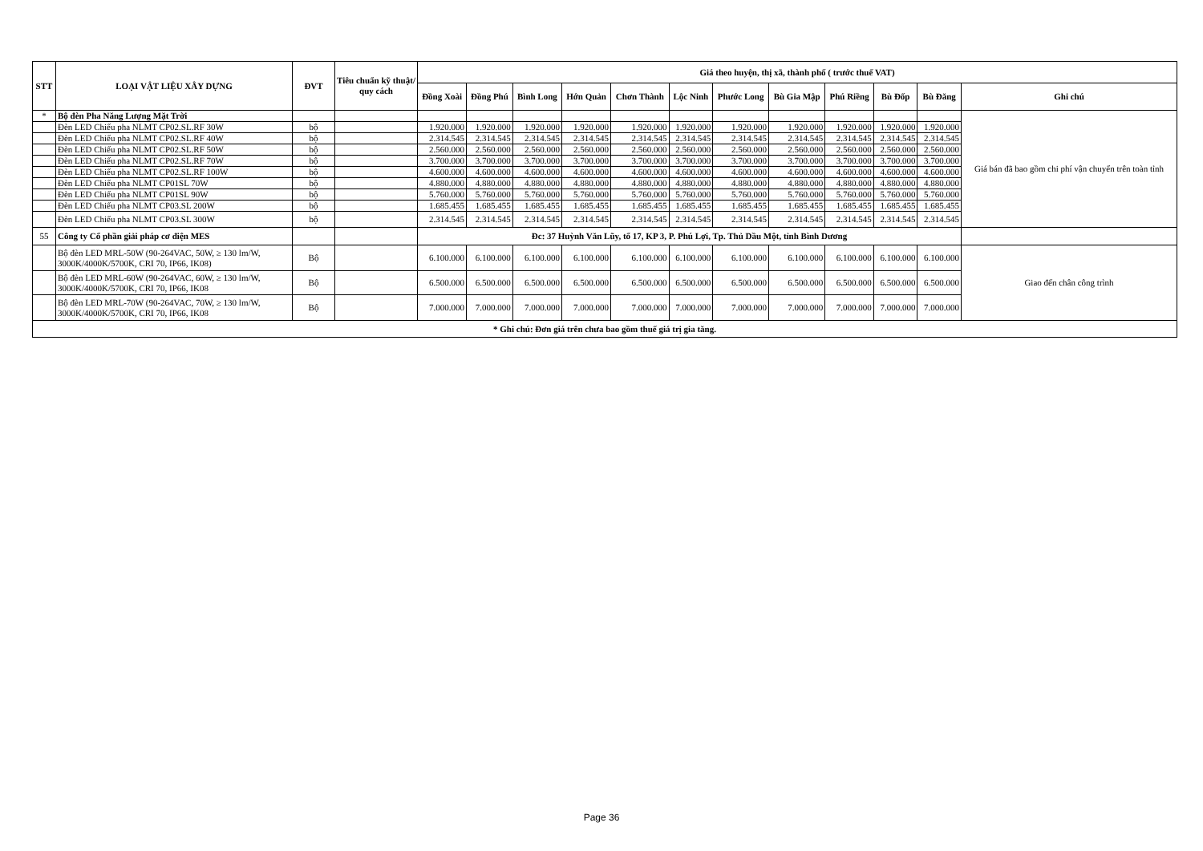| STT | LOẠI VẬT LIỆU XÂY DỰNG | ĐVT | Tiêu chuẩn kỹ thuật/ quy cách | Giá theo huyện, thị xã, thành phố ( trước thuế VAT) | | | | | | | | | | | |
| --- | --- | --- | --- | --- | --- | --- | --- | --- | --- | --- | --- | --- | --- | --- | --- |
| | | | | Đồng Xoài | Đồng Phú | Bình Long | Hớn Quản | Chơn Thành | Lộc Ninh | Phước Long | Bù Gia Mập | Phú Riềng | Bù Đốp | Bù Đăng | Ghi chú |
| * | Bộ đèn Pha Năng Lượng Mặt Trời | | | | | | | | | | | | | | Giá bán đã bao gồm chi phí vận chuyển trên toàn tỉnh |
| | Đèn LED Chiếu pha NLMT CP02.SL.RF 30W | bộ | | 1.920.000 | 1.920.000 | 1.920.000 | 1.920.000 | 1.920.000 | 1.920.000 | 1.920.000 | 1.920.000 | 1.920.000 | 1.920.000 | 1.920.000 | |
| | Đèn LED Chiếu pha NLMT CP02.SL.RF 40W | bộ | | 2.314.545 | 2.314.545 | 2.314.545 | 2.314.545 | 2.314.545 | 2.314.545 | 2.314.545 | 2.314.545 | 2.314.545 | 2.314.545 | 2.314.545 | |
| | Đèn LED Chiếu pha NLMT CP02.SL.RF 50W | bộ | | 2.560.000 | 2.560.000 | 2.560.000 | 2.560.000 | 2.560.000 | 2.560.000 | 2.560.000 | 2.560.000 | 2.560.000 | 2.560.000 | 2.560.000 | |
| | Đèn LED Chiếu pha NLMT CP02.SL.RF 70W | bộ | | 3.700.000 | 3.700.000 | 3.700.000 | 3.700.000 | 3.700.000 | 3.700.000 | 3.700.000 | 3.700.000 | 3.700.000 | 3.700.000 | 3.700.000 | |
| | Đèn LED Chiếu pha NLMT CP02.SL.RF 100W | bộ | | 4.600.000 | 4.600.000 | 4.600.000 | 4.600.000 | 4.600.000 | 4.600.000 | 4.600.000 | 4.600.000 | 4.600.000 | 4.600.000 | 4.600.000 | |
| | Đèn LED Chiếu pha NLMT CP01SL 70W | bộ | | 4.880.000 | 4.880.000 | 4.880.000 | 4.880.000 | 4.880.000 | 4.880.000 | 4.880.000 | 4.880.000 | 4.880.000 | 4.880.000 | 4.880.000 | |
| | Đèn LED Chiếu pha NLMT CP01SL 90W | bộ | | 5.760.000 | 5.760.000 | 5.760.000 | 5.760.000 | 5.760.000 | 5.760.000 | 5.760.000 | 5.760.000 | 5.760.000 | 5.760.000 | 5.760.000 | |
| | Đèn LED Chiếu pha NLMT CP03.SL 200W | bộ | | 1.685.455 | 1.685.455 | 1.685.455 | 1.685.455 | 1.685.455 | 1.685.455 | 1.685.455 | 1.685.455 | 1.685.455 | 1.685.455 | 1.685.455 | |
| | Đèn LED Chiếu pha NLMT CP03.SL 300W | bộ | | 2.314.545 | 2.314.545 | 2.314.545 | 2.314.545 | 2.314.545 | 2.314.545 | 2.314.545 | 2.314.545 | 2.314.545 | 2.314.545 | 2.314.545 | |
| 55 | Công ty Cổ phần giải pháp cơ điện MES | | | Đc: 37 Huỳnh Văn Lũy, tổ 17, KP 3, P. Phú Lợi, Tp. Thủ Dầu Một, tỉnh Bình Dương | | | | | | | | | | | |
| | Bộ đèn LED MRL-50W (90-264VAC, 50W, ≥ 130 lm/W, 3000K/4000K/5700K, CRI 70, IP66, IK08) | Bộ | | 6.100.000 | 6.100.000 | 6.100.000 | 6.100.000 | 6.100.000 | 6.100.000 | 6.100.000 | 6.100.000 | 6.100.000 | 6.100.000 | 6.100.000 | Giao đến chân công trình |
| | Bộ đèn LED MRL-60W (90-264VAC, 60W, ≥ 130 lm/W, 3000K/4000K/5700K, CRI 70, IP66, IK08 | Bộ | | 6.500.000 | 6.500.000 | 6.500.000 | 6.500.000 | 6.500.000 | 6.500.000 | 6.500.000 | 6.500.000 | 6.500.000 | 6.500.000 | 6.500.000 | |
| | Bộ đèn LED MRL-70W (90-264VAC, 70W, ≥ 130 lm/W, 3000K/4000K/5700K, CRI 70, IP66, IK08 | Bộ | | 7.000.000 | 7.000.000 | 7.000.000 | 7.000.000 | 7.000.000 | 7.000.000 | 7.000.000 | 7.000.000 | 7.000.000 | 7.000.000 | 7.000.000 | |
| * Ghi chú: Đơn giá trên chưa bao gồm thuế giá trị gia tăng. | | | | | | | | | | | | | | | |
Page 36